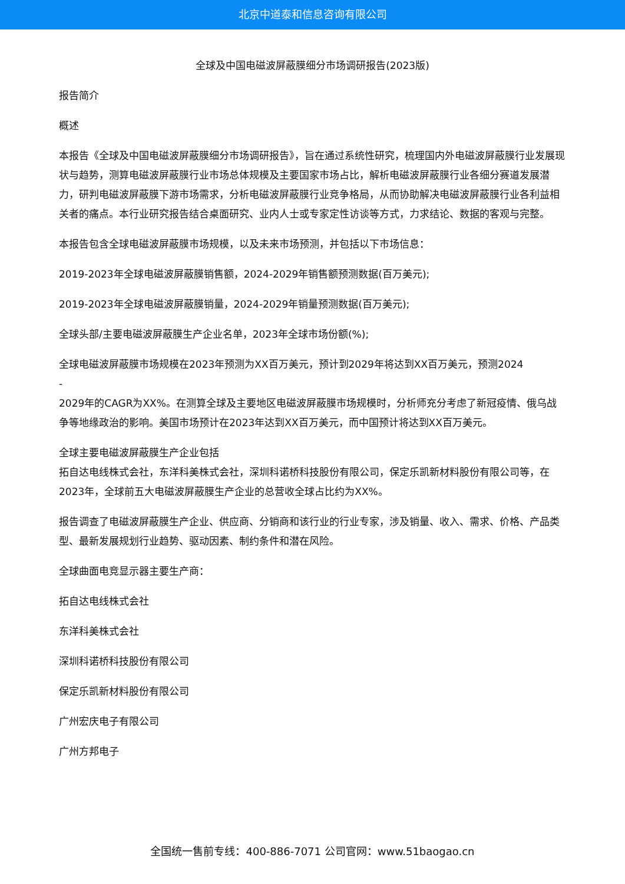北京中道泰和信息咨询有限公司
全球及中国电磁波屏蔽膜细分市场调研报告(2023版)
报告简介
概述
本报告《全球及中国电磁波屏蔽膜细分市场调研报告》，旨在通过系统性研究，梳理国内外电磁波屏蔽膜行业发展现状与趋势，测算电磁波屏蔽膜行业市场总体规模及主要国家市场占比，解析电磁波屏蔽膜行业各细分赛道发展潜力，研判电磁波屏蔽膜下游市场需求，分析电磁波屏蔽膜行业竞争格局，从而协助解决电磁波屏蔽膜行业各利益相关者的痛点。本行业研究报告结合桌面研究、业内人士或专家定性访谈等方式，力求结论、数据的客观与完整。
本报告包含全球电磁波屏蔽膜市场规模，以及未来市场预测，并包括以下市场信息：
2019-2023年全球电磁波屏蔽膜销售额，2024-2029年销售额预测数据(百万美元);
2019-2023年全球电磁波屏蔽膜销量，2024-2029年销量预测数据(百万美元);
全球头部/主要电磁波屏蔽膜生产企业名单，2023年全球市场份额(%);
全球电磁波屏蔽膜市场规模在2023年预测为XX百万美元，预计到2029年将达到XX百万美元，预测2024
-
2029年的CAGR为XX%。在测算全球及主要地区电磁波屏蔽膜市场规模时，分析师充分考虑了新冠疫情、俄乌战争等地缘政治的影响。美国市场预计在2023年达到XX百万美元，而中国预计将达到XX百万美元。
全球主要电磁波屏蔽膜生产企业包括
拓自达电线株式会社，东洋科美株式会社，深圳科诺桥科技股份有限公司，保定乐凯新材料股份有限公司等，在2023年，全球前五大电磁波屏蔽膜生产企业的总营收全球占比约为XX%。
报告调查了电磁波屏蔽膜生产企业、供应商、分销商和该行业的行业专家，涉及销量、收入、需求、价格、产品类型、最新发展规划行业趋势、驱动因素、制约条件和潜在风险。
全球曲面电竞显示器主要生产商：
拓自达电线株式会社
东洋科美株式会社
深圳科诺桥科技股份有限公司
保定乐凯新材料股份有限公司
广州宏庆电子有限公司
广州方邦电子
全国统一售前专线：400-886-7071 公司官网：www.51baogao.cn